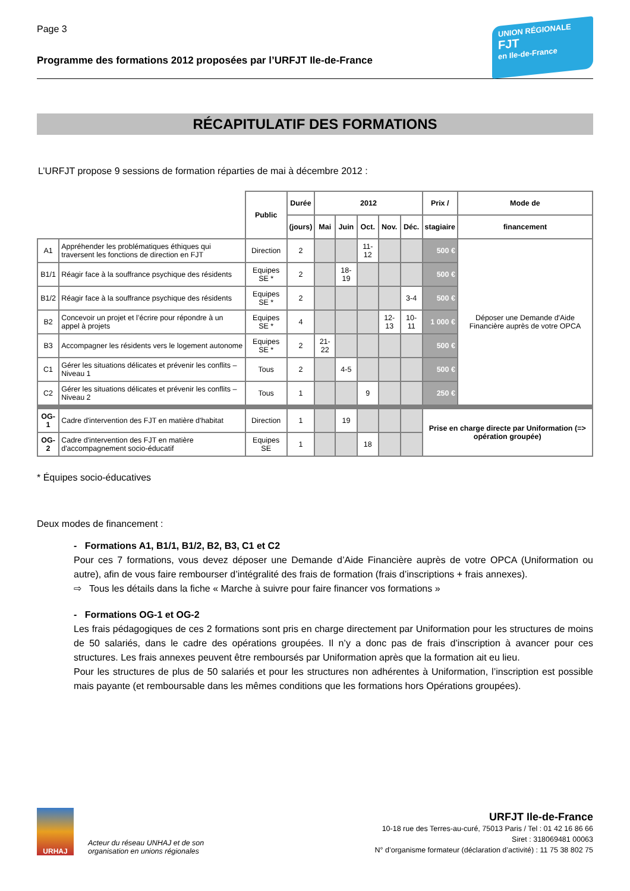Page 3
Programme des formations 2012 proposées par l’URFJT Ile-de-France
UNION RÉGIONALE
FJT
en Ile-de-France
RÉCAPITULATIF DES FORMATIONS
L’URFJT propose 9 sessions de formation réparties de mai à décembre 2012 :
| | | Public | Durée | 2012 | | | | | Prix / | Mode de |
| --- | --- | --- | --- | --- | --- | --- | --- | --- | --- | --- |
| | | | (jours) | Mai | Juin | Oct. | Nov. | Déc. | stagiaire | financement |
| A1 | Appréhender les problématiques éthiques qui traversent les fonctions de direction en FJT | Direction | 2 | | | 11-12 | | | 500 € | Déposer une Demande d'Aide Financière auprès de votre OPCA |
| B1/1 | Réagir face à la souffrance psychique des résidents | Equipes SE * | 2 | | 18-19 | | | | 500 € | |
| B1/2 | Réagir face à la souffrance psychique des résidents | Equipes SE * | 2 | | | | | 3-4 | 500 € | |
| B2 | Concevoir un projet et l’écrire pour répondre à un appel à projets | Equipes SE * | 4 | | | | 12-13 | 10-11 | 1 000 € | |
| B3 | Accompagner les résidents vers le logement autonome | Equipes SE * | 2 | 21-22 | | | | | 500 € | |
| C1 | Gérer les situations délicates et prévenir les conflits – Niveau 1 | Tous | 2 | | 4-5 | | | | 500 € | |
| C2 | Gérer les situations délicates et prévenir les conflits – Niveau 2 | Tous | 1 | | | 9 | | | 250 € | |
| OG-1 | Cadre d'intervention des FJT en matière d'habitat | Direction | 1 | | 19 | | | | Prise en charge directe par Uniformation (=> opération groupée) | |
| OG-2 | Cadre d'intervention des FJT en matière d'accompagnement socio-éducatif | Equipes SE | 1 | | | 18 | | | | |
* Équipes socio-éducatives
Deux modes de financement :
- Formations A1, B1/1, B1/2, B2, B3, C1 et C2
Pour ces 7 formations, vous devez déposer une Demande d’Aide Financière auprès de votre OPCA (Uniformation ou autre), afin de vous faire rembourser d’intégralité des frais de formation (frais d’inscriptions + frais annexes).
⇨ Tous les détails dans la fiche « Marche à suivre pour faire financer vos formations »
- Formations OG-1 et OG-2
Les frais pédagogiques de ces 2 formations sont pris en charge directement par Uniformation pour les structures de moins de 50 salariés, dans le cadre des opérations groupées. Il n’y a donc pas de frais d’inscription à avancer pour ces structures. Les frais annexes peuvent être remboursés par Uniformation après que la formation ait eu lieu.
Pour les structures de plus de 50 salariés et pour les structures non adhérentes à Uniformation, l’inscription est possible mais payante (et remboursable dans les mêmes conditions que les formations hors Opérations groupées).
URHAJ
Acteur du réseau UNHAJ et de son
organisation en unions régionales
URFJT Ile-de-France
10-18 rue des Terres-au-curé, 75013 Paris / Tel : 01 42 16 86 66
Siret : 318069481 00063
N° d’organisme formateur (déclaration d’activité) : 11 75 38 802 75